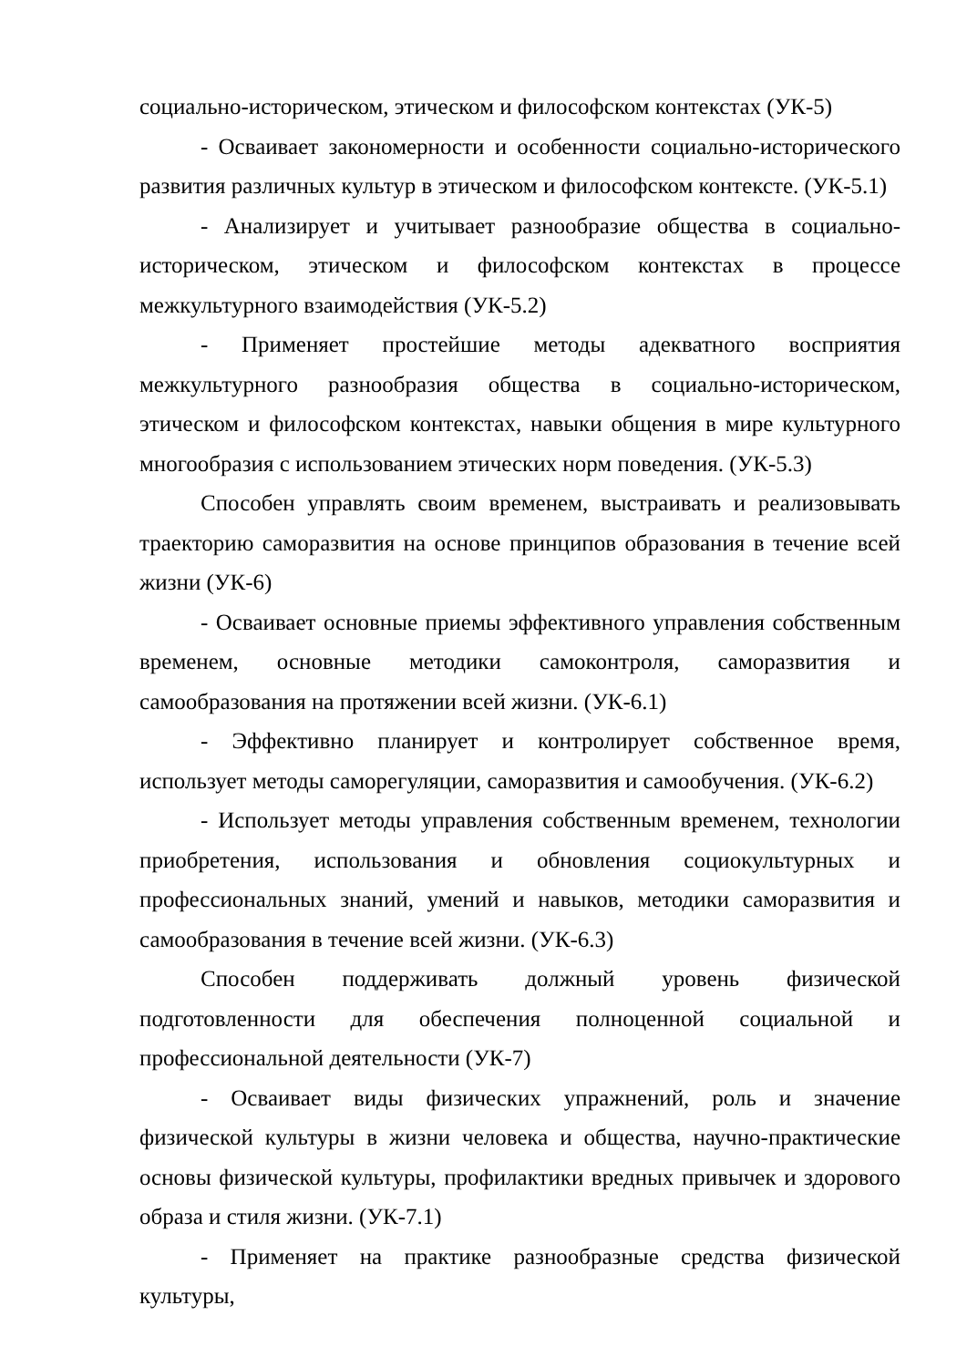социально-историческом, этическом и философском контекстах (УК-5)
- Осваивает закономерности и особенности социально-исторического развития различных культур в этическом и философском контексте. (УК-5.1)
- Анализирует и учитывает разнообразие общества в социально-историческом, этическом и философском контекстах в процессе межкультурного взаимодействия (УК-5.2)
- Применяет простейшие методы адекватного восприятия межкультурного разнообразия общества в социально-историческом, этическом и философском контекстах, навыки общения в мире культурного многообразия с использованием этических норм поведения. (УК-5.3)
Способен управлять своим временем, выстраивать и реализовывать траекторию саморазвития на основе принципов образования в течение всей жизни (УК-6)
- Осваивает основные приемы эффективного управления собственным временем, основные методики самоконтроля, саморазвития и самообразования на протяжении всей жизни. (УК-6.1)
- Эффективно планирует и контролирует собственное время, использует методы саморегуляции, саморазвития и самообучения. (УК-6.2)
- Использует методы управления собственным временем, технологии приобретения, использования и обновления социокультурных и профессиональных знаний, умений и навыков, методики саморазвития и самообразования в течение всей жизни. (УК-6.3)
Способен поддерживать должный уровень физической подготовленности для обеспечения полноценной социальной и профессиональной деятельности (УК-7)
- Осваивает виды физических упражнений, роль и значение физической культуры в жизни человека и общества, научно-практические основы физической культуры, профилактики вредных привычек и здорового образа и стиля жизни. (УК-7.1)
- Применяет на практике разнообразные средства физической культуры,